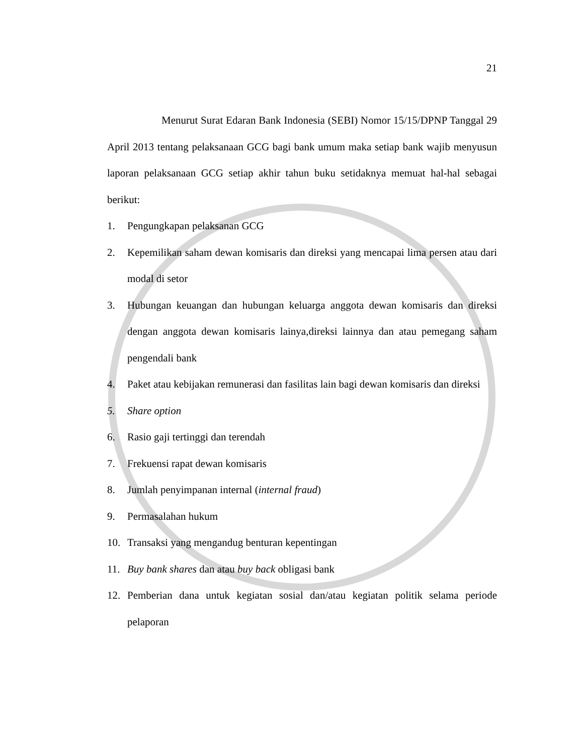21
Menurut Surat Edaran Bank Indonesia (SEBI) Nomor 15/15/DPNP Tanggal 29 April 2013 tentang pelaksanaan GCG bagi bank umum maka setiap bank wajib menyusun laporan pelaksanaan GCG setiap akhir tahun buku setidaknya memuat hal-hal sebagai berikut:
1. Pengungkapan pelaksanan GCG
2. Kepemilikan saham dewan komisaris dan direksi yang mencapai lima persen atau dari modal di setor
3. Hubungan keuangan dan hubungan keluarga anggota dewan komisaris dan direksi dengan anggota dewan komisaris lainya,direksi lainnya dan atau pemegang saham pengendali bank
4. Paket atau kebijakan remunerasi dan fasilitas lain bagi dewan komisaris dan direksi
5. Share option
6. Rasio gaji tertinggi dan terendah
7. Frekuensi rapat dewan komisaris
8. Jumlah penyimpanan internal (internal fraud)
9. Permasalahan hukum
10. Transaksi yang mengandug benturan kepentingan
11. Buy bank shares dan atau buy back obligasi bank
12. Pemberian dana untuk kegiatan sosial dan/atau kegiatan politik selama periode pelaporan